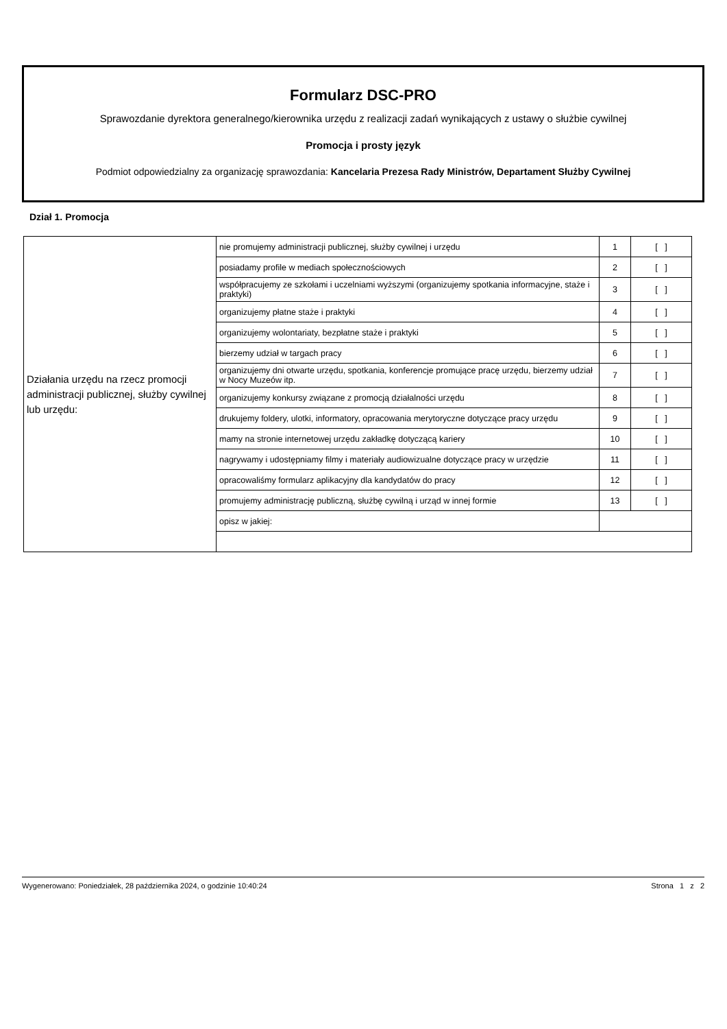Formularz DSC-PRO
Sprawozdanie dyrektora generalnego/kierownika urzędu z realizacji zadań wynikających z ustawy o służbie cywilnej
Promocja i prosty język
Podmiot odpowiedzialny za organizację sprawozdania: Kancelaria Prezesa Rady Ministrów, Departament Służby Cywilnej
Dział 1. Promocja
| Działania urzędu na rzecz promocji administracji publicznej, służby cywilnej lub urzędu: | nie promujemy administracji publicznej, służby cywilnej i urzędu | 1 | [ ] |
| | posiadamy profile w mediach społecznościowych | 2 | [ ] |
| | współpracujemy ze szkołami i uczelniami wyższymi (organizujemy spotkania informacyjne, staże i praktyki) | 3 | [ ] |
| | organizujemy płatne staże i praktyki | 4 | [ ] |
| | organizujemy wolontariaty, bezpłatne staże i praktyki | 5 | [ ] |
| | bierzemy udział w targach pracy | 6 | [ ] |
| | organizujemy dni otwarte urzędu, spotkania, konferencje promujące pracę urzędu, bierzemy udział w Nocy Muzeów itp. | 7 | [ ] |
| | organizujemy konkursy związane z promocją działalności urzędu | 8 | [ ] |
| | drukujemy foldery, ulotki, informatory, opracowania merytoryczne dotyczące pracy urzędu | 9 | [ ] |
| | mamy na stronie internetowej urzędu zakładkę dotyczącą kariery | 10 | [ ] |
| | nagrywamy i udostępniamy filmy i materiały audiowizualne dotyczące pracy w urzędzie | 11 | [ ] |
| | opracowaliśmy formularz aplikacyjny dla kandydatów do pracy | 12 | [ ] |
| | promujemy administrację publiczną, służbę cywilną i urząd w innej formie | 13 | [ ] |
| | opisz w jakiej: | | |
Wygenerowano: Poniedziałek, 28 października 2024, o godzinie 10:40:24 Strona 1 z 2